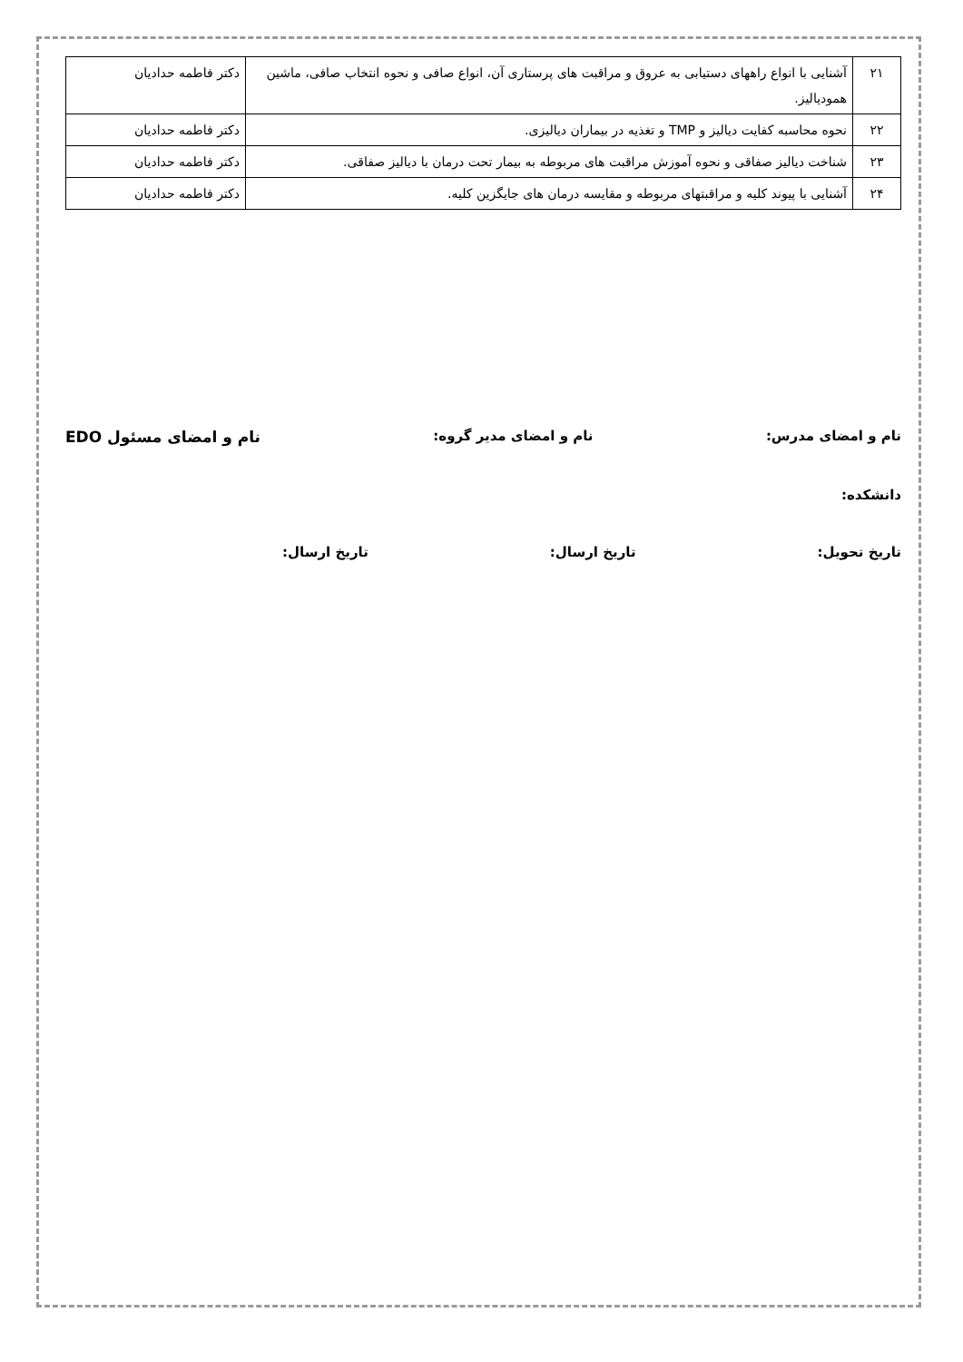| ۲۱ | آشنایی با انواع راههای دستیابی به عروق و مراقبت های پرستاری آن، انواع صافی و نحوه انتخاب صافی، ماشین همودیالیز. | دکتر فاطمه حدادیان |
| ۲۲ | نحوه محاسبه کفایت دیالیز و TMP و تغذیه در بیماران دیالیزی. | دکتر فاطمه حدادیان |
| ۲۳ | شناخت دیالیز صفاقی و نحوه آموزش مراقبت های مربوطه به بیمار تحت درمان با دیالیز صفاقی. | دکتر فاطمه حدادیان |
| ۲۴ | آشنایی با پیوند کلیه و مراقبتهای مربوطه و مقایسه درمان های جایگزین کلیه. | دکتر فاطمه حدادیان |
نام و امضای مدرس: نام و امضای مدیر گروه: نام و امضای مسئول EDO
دانشکده:
تاریخ تحویل: تاریخ ارسال: تاریخ ارسال: